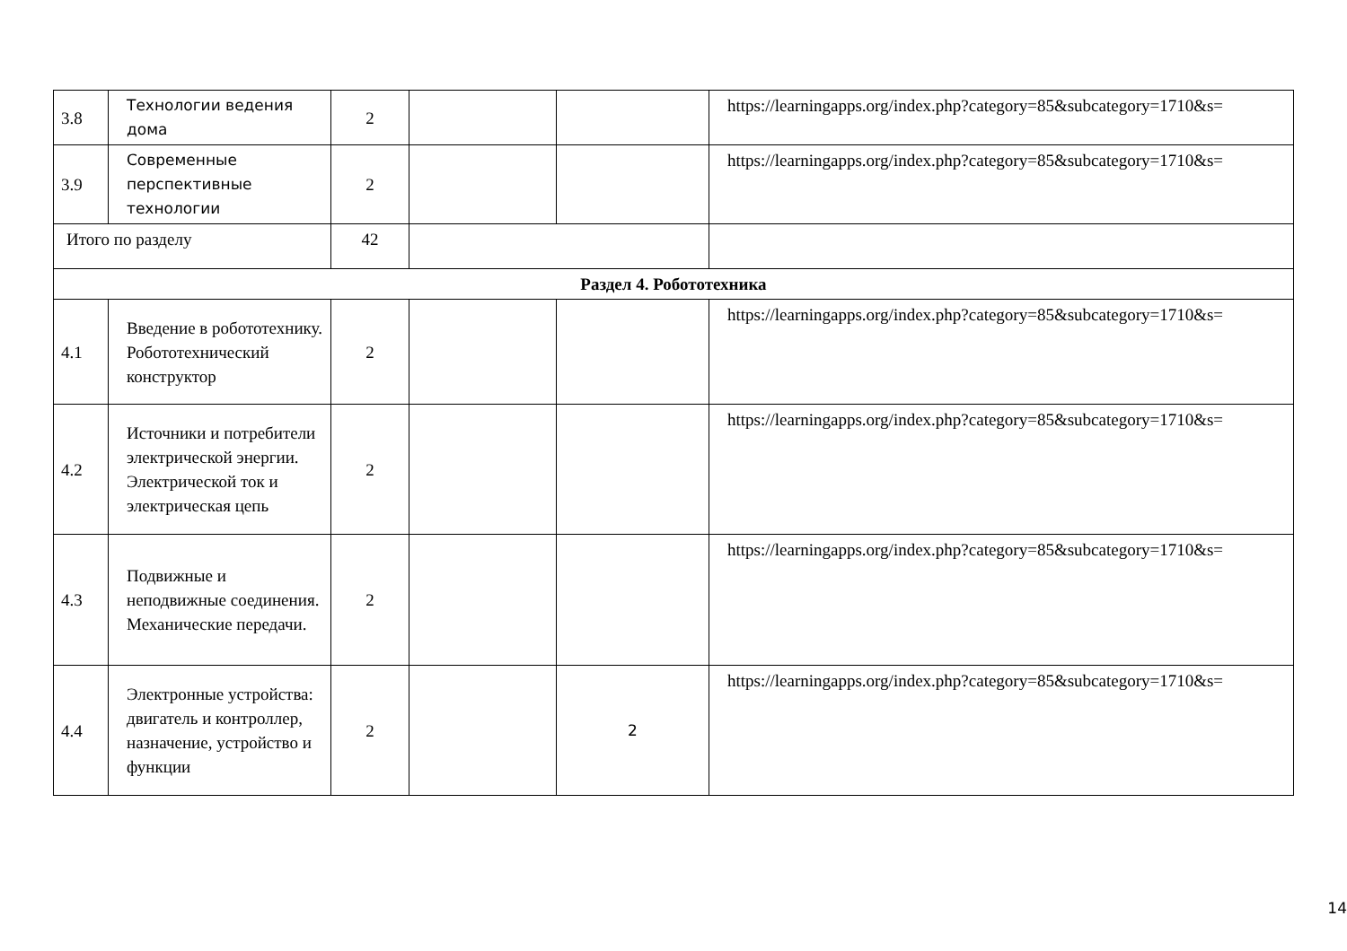| 3.8 | Технологии ведения дома | 2 | | | https://learningapps.org/index.php?category=85&subcategory=1710&s= |
| 3.9 | Современные перспективные технологии | 2 | | | https://learningapps.org/index.php?category=85&subcategory=1710&s= |
| Итого по разделу | | 42 | | | |
| Раздел 4. Робототехника | | | | | |
| 4.1 | Введение в робототехнику. Робототехнический конструктор | 2 | | | https://learningapps.org/index.php?category=85&subcategory=1710&s= |
| 4.2 | Источники и потребители электрической энергии. Электрической ток и электрическая цепь | 2 | | | https://learningapps.org/index.php?category=85&subcategory=1710&s= |
| 4.3 | Подвижные и неподвижные соединения. Механические передачи. | 2 | | | https://learningapps.org/index.php?category=85&subcategory=1710&s= |
| 4.4 | Электронные устройства: двигатель и контроллер, назначение, устройство и функции | 2 | | 2 | https://learningapps.org/index.php?category=85&subcategory=1710&s= |
14